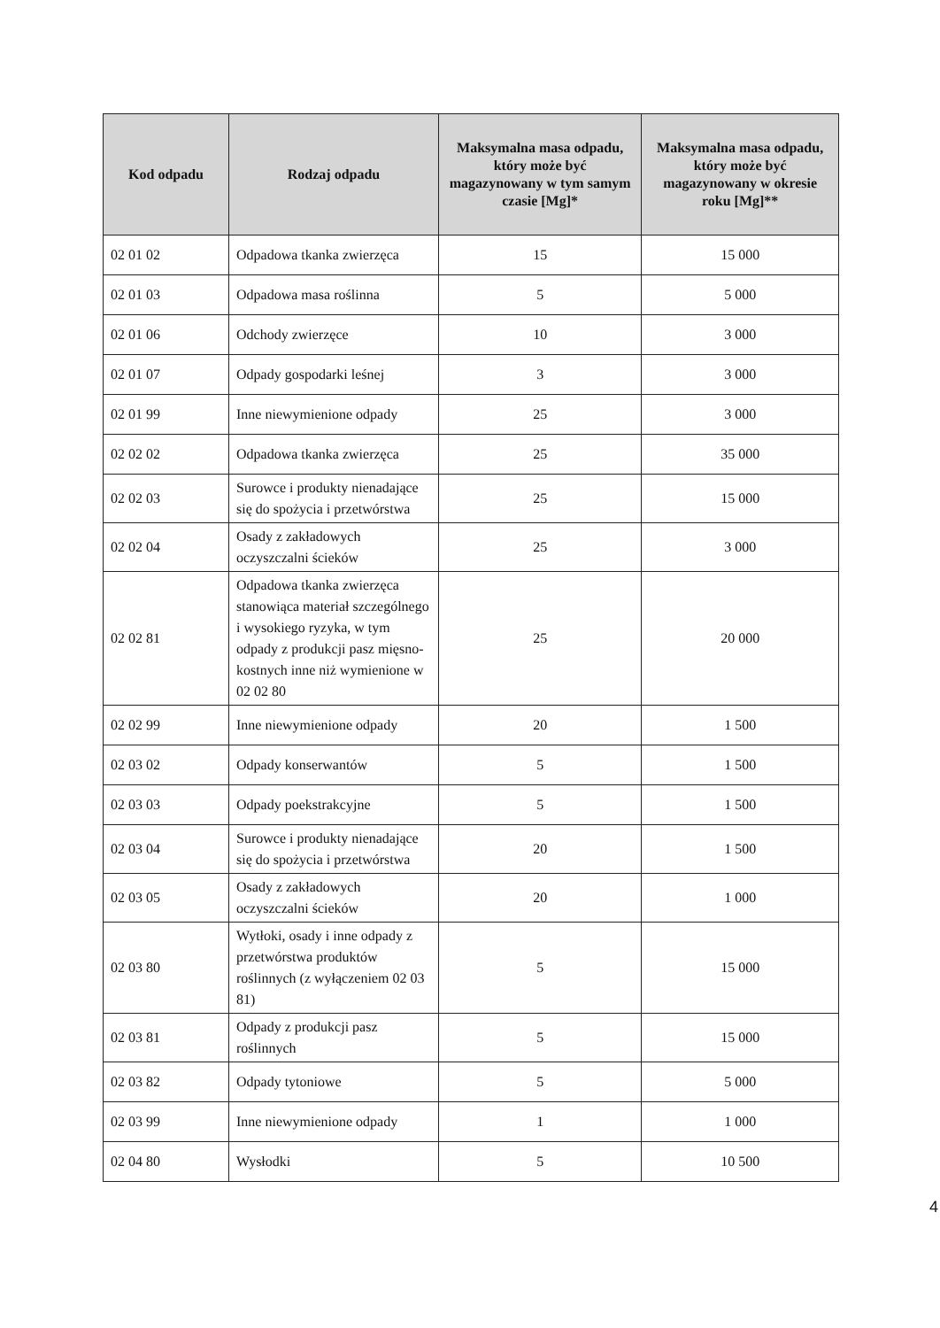| Kod odpadu | Rodzaj odpadu | Maksymalna masa odpadu, który może być magazynowany w tym samym czasie [Mg]* | Maksymalna masa odpadu, który może być magazynowany w okresie roku [Mg]** |
| --- | --- | --- | --- |
| 02 01 02 | Odpadowa tkanka zwierzęca | 15 | 15 000 |
| 02 01 03 | Odpadowa masa roślinna | 5 | 5 000 |
| 02 01 06 | Odchody zwierzęce | 10 | 3 000 |
| 02 01 07 | Odpady gospodarki leśnej | 3 | 3 000 |
| 02 01 99 | Inne niewymienione odpady | 25 | 3 000 |
| 02 02 02 | Odpadowa tkanka zwierzęca | 25 | 35 000 |
| 02 02 03 | Surowce i produkty nienadające się do spożycia i przetwórstwa | 25 | 15 000 |
| 02 02 04 | Osady z zakładowych oczyszczalni ścieków | 25 | 3 000 |
| 02 02 81 | Odpadowa tkanka zwierzęca stanowiąca materiał szczególnego i wysokiego ryzyka, w tym odpady z produkcji pasz mięsno-kostnych inne niż wymienione w 02 02 80 | 25 | 20 000 |
| 02 02 99 | Inne niewymienione odpady | 20 | 1 500 |
| 02 03 02 | Odpady konserwantów | 5 | 1 500 |
| 02 03 03 | Odpady poekstrakcyjne | 5 | 1 500 |
| 02 03 04 | Surowce i produkty nienadające się do spożycia i przetwórstwa | 20 | 1 500 |
| 02 03 05 | Osady z zakładowych oczyszczalni ścieków | 20 | 1 000 |
| 02 03 80 | Wytłoki, osady i inne odpady z przetwórstwa produktów roślinnych (z wyłączeniem 02 03 81) | 5 | 15 000 |
| 02 03 81 | Odpady z produkcji pasz roślinnych | 5 | 15 000 |
| 02 03 82 | Odpady tytoniowe | 5 | 5 000 |
| 02 03 99 | Inne niewymienione odpady | 1 | 1 000 |
| 02 04 80 | Wysłodki | 5 | 10 500 |
4